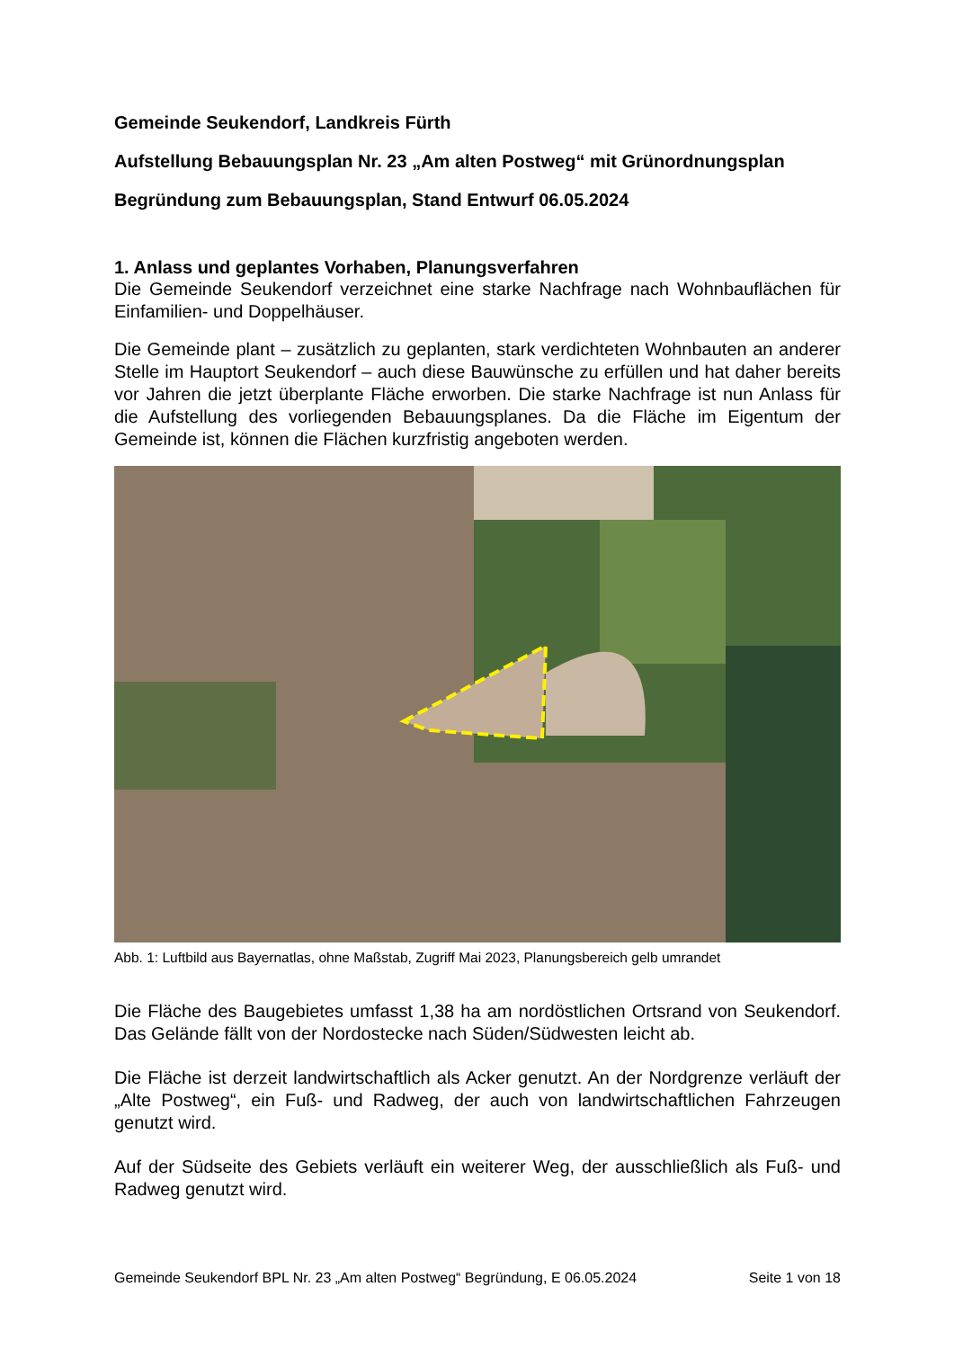Gemeinde Seukendorf, Landkreis Fürth
Aufstellung Bebauungsplan Nr. 23 „Am alten Postweg“ mit Grünordnungsplan
Begründung zum Bebauungsplan, Stand Entwurf 06.05.2024
1. Anlass und geplantes Vorhaben, Planungsverfahren
Die Gemeinde Seukendorf verzeichnet eine starke Nachfrage nach Wohnbauflächen für Einfamilien- und Doppelhäuser.
Die Gemeinde plant – zusätzlich zu geplanten, stark verdichteten Wohnbauten an anderer Stelle im Hauptort Seukendorf – auch diese Bauwünsche zu erfüllen und hat daher bereits vor Jahren die jetzt überplante Fläche erworben. Die starke Nachfrage ist nun Anlass für die Aufstellung des vorliegenden Bebauungsplanes. Da die Fläche im Eigentum der Gemeinde ist, können die Flächen kurzfristig angeboten werden.
Abb. 1: Luftbild aus Bayernatlas, ohne Maßstab, Zugriff Mai 2023, Planungsbereich gelb umrandet
Die Fläche des Baugebietes umfasst 1,38 ha am nordöstlichen Ortsrand von Seukendorf. Das Gelände fällt von der Nordostecke nach Süden/Südwesten leicht ab.
Die Fläche ist derzeit landwirtschaftlich als Acker genutzt. An der Nordgrenze verläuft der „Alte Postweg“, ein Fuß- und Radweg, der auch von landwirtschaftlichen Fahrzeugen genutzt wird.
Auf der Südseite des Gebiets verläuft ein weiterer Weg, der ausschließlich als Fuß- und Radweg genutzt wird.
Gemeinde Seukendorf BPL Nr. 23 „Am alten Postweg“ Begründung, E 06.05.2024 Seite 1 von 18